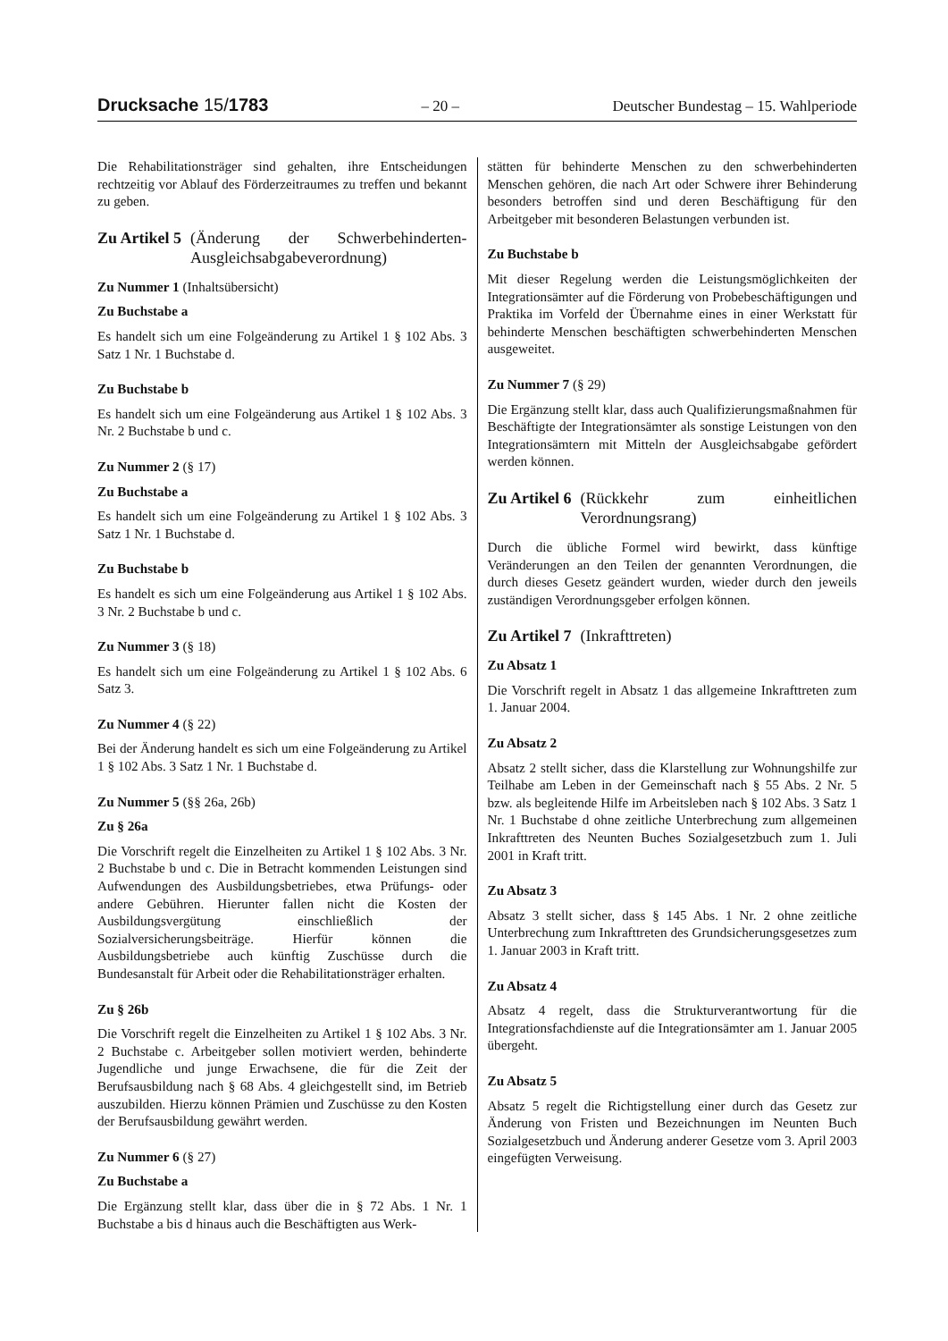Drucksache 15/1783 – 20 – Deutscher Bundestag – 15. Wahlperiode
Die Rehabilitationsträger sind gehalten, ihre Entscheidungen rechtzeitig vor Ablauf des Förderzeitraumes zu treffen und bekannt zu geben.
Zu Artikel 5 (Änderung der Schwerbehinderten-Ausgleichsabgabeverordnung)
Zu Nummer 1 (Inhaltsübersicht)
Zu Buchstabe a
Es handelt sich um eine Folgeänderung zu Artikel 1 § 102 Abs. 3 Satz 1 Nr. 1 Buchstabe d.
Zu Buchstabe b
Es handelt sich um eine Folgeänderung aus Artikel 1 § 102 Abs. 3 Nr. 2 Buchstabe b und c.
Zu Nummer 2 (§ 17)
Zu Buchstabe a
Es handelt sich um eine Folgeänderung zu Artikel 1 § 102 Abs. 3 Satz 1 Nr. 1 Buchstabe d.
Zu Buchstabe b
Es handelt es sich um eine Folgeänderung aus Artikel 1 § 102 Abs. 3 Nr. 2 Buchstabe b und c.
Zu Nummer 3 (§ 18)
Es handelt sich um eine Folgeänderung zu Artikel 1 § 102 Abs. 6 Satz 3.
Zu Nummer 4 (§ 22)
Bei der Änderung handelt es sich um eine Folgeänderung zu Artikel 1 § 102 Abs. 3 Satz 1 Nr. 1 Buchstabe d.
Zu Nummer 5 (§§ 26a, 26b)
Zu § 26a
Die Vorschrift regelt die Einzelheiten zu Artikel 1 § 102 Abs. 3 Nr. 2 Buchstabe b und c. Die in Betracht kommenden Leistungen sind Aufwendungen des Ausbildungsbetriebes, etwa Prüfungs- oder andere Gebühren. Hierunter fallen nicht die Kosten der Ausbildungsvergütung einschließlich der Sozialversicherungsbeiträge. Hierfür können die Ausbildungsbetriebe auch künftig Zuschüsse durch die Bundesanstalt für Arbeit oder die Rehabilitationsträger erhalten.
Zu § 26b
Die Vorschrift regelt die Einzelheiten zu Artikel 1 § 102 Abs. 3 Nr. 2 Buchstabe c. Arbeitgeber sollen motiviert werden, behinderte Jugendliche und junge Erwachsene, die für die Zeit der Berufsausbildung nach § 68 Abs. 4 gleichgestellt sind, im Betrieb auszubilden. Hierzu können Prämien und Zuschüsse zu den Kosten der Berufsausbildung gewährt werden.
Zu Nummer 6 (§ 27)
Zu Buchstabe a
Die Ergänzung stellt klar, dass über die in § 72 Abs. 1 Nr. 1 Buchstabe a bis d hinaus auch die Beschäftigten aus Werk-
stätten für behinderte Menschen zu den schwerbehinderten Menschen gehören, die nach Art oder Schwere ihrer Behinderung besonders betroffen sind und deren Beschäftigung für den Arbeitgeber mit besonderen Belastungen verbunden ist.
Zu Buchstabe b
Mit dieser Regelung werden die Leistungsmöglichkeiten der Integrationsämter auf die Förderung von Probebeschäftigungen und Praktika im Vorfeld der Übernahme eines in einer Werkstatt für behinderte Menschen beschäftigten schwerbehinderten Menschen ausgeweitet.
Zu Nummer 7 (§ 29)
Die Ergänzung stellt klar, dass auch Qualifizierungsmaßnahmen für Beschäftigte der Integrationsämter als sonstige Leistungen von den Integrationsämtern mit Mitteln der Ausgleichsabgabe gefördert werden können.
Zu Artikel 6 (Rückkehr zum einheitlichen Verordnungsrang)
Durch die übliche Formel wird bewirkt, dass künftige Veränderungen an den Teilen der genannten Verordnungen, die durch dieses Gesetz geändert wurden, wieder durch den jeweils zuständigen Verordnungsgeber erfolgen können.
Zu Artikel 7 (Inkrafttreten)
Zu Absatz 1
Die Vorschrift regelt in Absatz 1 das allgemeine Inkrafttreten zum 1. Januar 2004.
Zu Absatz 2
Absatz 2 stellt sicher, dass die Klarstellung zur Wohnungshilfe zur Teilhabe am Leben in der Gemeinschaft nach § 55 Abs. 2 Nr. 5 bzw. als begleitende Hilfe im Arbeitsleben nach § 102 Abs. 3 Satz 1 Nr. 1 Buchstabe d ohne zeitliche Unterbrechung zum allgemeinen Inkrafttreten des Neunten Buches Sozialgesetzbuch zum 1. Juli 2001 in Kraft tritt.
Zu Absatz 3
Absatz 3 stellt sicher, dass § 145 Abs. 1 Nr. 2 ohne zeitliche Unterbrechung zum Inkrafttreten des Grundsicherungsgesetzes zum 1. Januar 2003 in Kraft tritt.
Zu Absatz 4
Absatz 4 regelt, dass die Strukturverantwortung für die Integrationsfachdienste auf die Integrationsämter am 1. Januar 2005 übergeht.
Zu Absatz 5
Absatz 5 regelt die Richtigstellung einer durch das Gesetz zur Änderung von Fristen und Bezeichnungen im Neunten Buch Sozialgesetzbuch und Änderung anderer Gesetze vom 3. April 2003 eingefügten Verweisung.